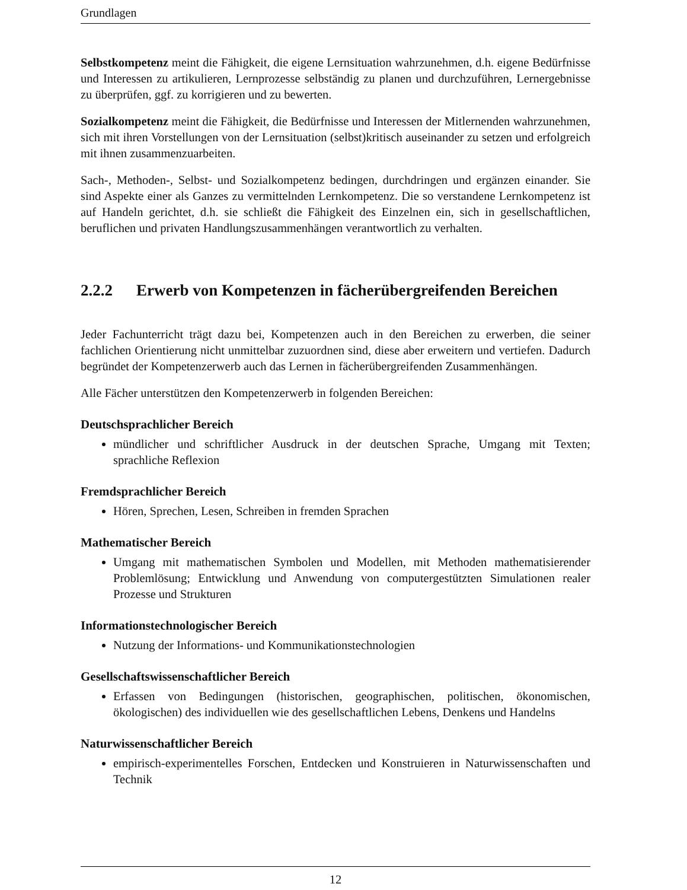Grundlagen
Selbstkompetenz meint die Fähigkeit, die eigene Lernsituation wahrzunehmen, d.h. eigene Bedürfnisse und Interessen zu artikulieren, Lernprozesse selbständig zu planen und durchzuführen, Lernergebnisse zu überprüfen, ggf. zu korrigieren und zu bewerten.
Sozialkompetenz meint die Fähigkeit, die Bedürfnisse und Interessen der Mitlernenden wahrzunehmen, sich mit ihren Vorstellungen von der Lernsituation (selbst)kritisch auseinander zu setzen und erfolgreich mit ihnen zusammenzuarbeiten.
Sach-, Methoden-, Selbst- und Sozialkompetenz bedingen, durchdringen und ergänzen einander. Sie sind Aspekte einer als Ganzes zu vermittelnden Lernkompetenz. Die so verstandene Lernkompetenz ist auf Handeln gerichtet, d.h. sie schließt die Fähigkeit des Einzelnen ein, sich in gesellschaftlichen, beruflichen und privaten Handlungszusammenhängen verantwortlich zu verhalten.
2.2.2 Erwerb von Kompetenzen in fächerübergreifenden Bereichen
Jeder Fachunterricht trägt dazu bei, Kompetenzen auch in den Bereichen zu erwerben, die seiner fachlichen Orientierung nicht unmittelbar zuzuordnen sind, diese aber erweitern und vertiefen. Dadurch begründet der Kompetenzerwerb auch das Lernen in fächerübergreifenden Zusammenhängen.
Alle Fächer unterstützen den Kompetenzerwerb in folgenden Bereichen:
Deutschsprachlicher Bereich
mündlicher und schriftlicher Ausdruck in der deutschen Sprache, Umgang mit Texten; sprachliche Reflexion
Fremdsprachlicher Bereich
Hören, Sprechen, Lesen, Schreiben in fremden Sprachen
Mathematischer Bereich
Umgang mit mathematischen Symbolen und Modellen, mit Methoden mathematisierender Problemlösung; Entwicklung und Anwendung von computergestützten Simulationen realer Prozesse und Strukturen
Informationstechnologischer Bereich
Nutzung der Informations- und Kommunikationstechnologien
Gesellschaftswissenschaftlicher Bereich
Erfassen von Bedingungen (historischen, geographischen, politischen, ökonomischen, ökologischen) des individuellen wie des gesellschaftlichen Lebens, Denkens und Handelns
Naturwissenschaftlicher Bereich
empirisch-experimentelles Forschen, Entdecken und Konstruieren in Naturwissenschaften und Technik
12